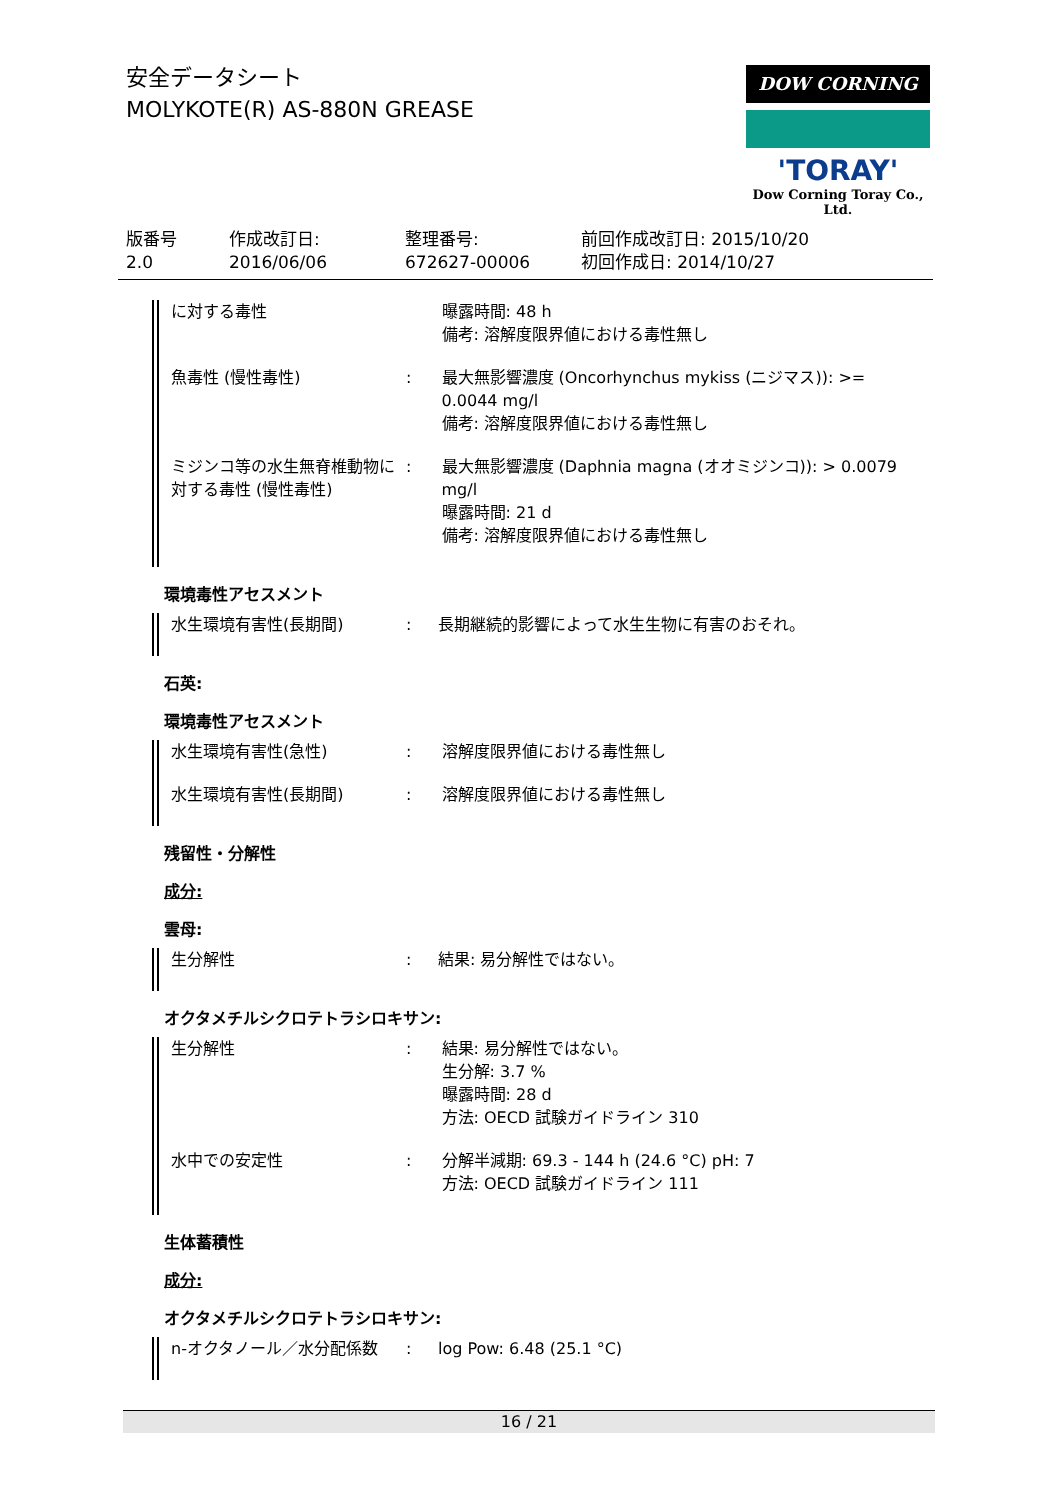安全データシート
MOLYKOTE(R) AS-880N GREASE
DOW CORNING
'TORAY'
Dow Corning Toray Co., Ltd.
| 版番号 2.0 | 作成改訂日: 2016/06/06 | 整理番号: 672627-00006 | 前回作成改訂日: 2015/10/20 初回作成日: 2014/10/27 |
| に対する毒性 | | 曝露時間: 48 h 備考: 溶解度限界値における毒性無し |
| 魚毒性 (慢性毒性) | : | 最大無影響濃度 (Oncorhynchus mykiss (ニジマス)): >= 0.0044 mg/l 備考: 溶解度限界値における毒性無し |
| ミジンコ等の水生無脊椎動物に対する毒性 (慢性毒性) | : | 最大無影響濃度 (Daphnia magna (オオミジンコ)): > 0.0079 mg/l 曝露時間: 21 d 備考: 溶解度限界値における毒性無し |
環境毒性アセスメント
| 水生環境有害性(長期間) | : | 長期継続的影響によって水生生物に有害のおそれ。 |
石英:
環境毒性アセスメント
| 水生環境有害性(急性) | : | 溶解度限界値における毒性無し |
| 水生環境有害性(長期間) | : | 溶解度限界値における毒性無し |
残留性・分解性
成分:
雲母:
| 生分解性 | : | 結果: 易分解性ではない。 |
オクタメチルシクロテトラシロキサン:
| 生分解性 | : | 結果: 易分解性ではない。 生分解: 3.7 % 曝露時間: 28 d 方法: OECD 試験ガイドライン 310 |
| 水中での安定性 | : | 分解半減期: 69.3 - 144 h (24.6 °C) pH: 7 方法: OECD 試験ガイドライン 111 |
生体蓄積性
成分:
オクタメチルシクロテトラシロキサン:
| n-オクタノール／水分配係数 | : | log Pow: 6.48 (25.1 °C) |
16 / 21